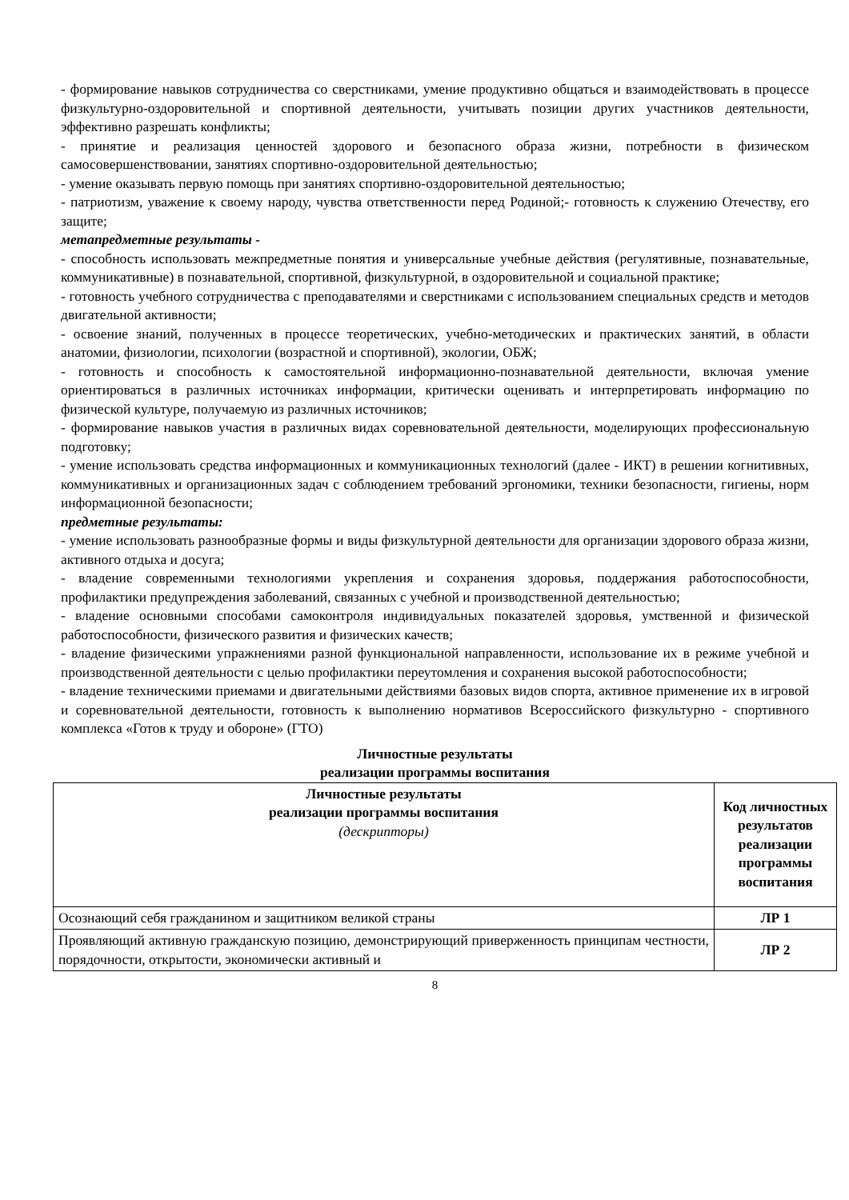- формирование навыков сотрудничества со сверстниками, умение продуктивно общаться и взаимодействовать в процессе физкультурно-оздоровительной и спортивной деятельности, учитывать позиции других участников деятельности, эффективно разрешать конфликты;
- принятие и реализация ценностей здорового и безопасного образа жизни, потребности в физическом самосовершенствовании, занятиях спортивно-оздоровительной деятельностью;
- умение оказывать первую помощь при занятиях спортивно-оздоровительной деятельностью;
- патриотизм, уважение к своему народу, чувства ответственности перед Родиной;- готовность к служению Отечеству, его защите;
метапредметные результаты -
- способность использовать межпредметные понятия и универсальные учебные действия (регулятивные, познавательные, коммуникативные) в познавательной, спортивной, физкультурной, в оздоровительной и социальной практике;
- готовность учебного сотрудничества с преподавателями и сверстниками с использованием специальных средств и методов двигательной активности;
- освоение знаний, полученных в процессе теоретических, учебно-методических и практических занятий, в области анатомии, физиологии, психологии (возрастной и спортивной), экологии, ОБЖ;
- готовность и способность к самостоятельной информационно-познавательной деятельности, включая умение ориентироваться в различных источниках информации, критически оценивать и интерпретировать информацию по физической культуре, получаемую из различных источников;
- формирование навыков участия в различных видах соревновательной деятельности, моделирующих профессиональную подготовку;
- умение использовать средства информационных и коммуникационных технологий (далее - ИКТ) в решении когнитивных, коммуникативных и организационных задач с соблюдением требований эргономики, техники безопасности, гигиены, норм информационной безопасности;
предметные результаты:
- умение использовать разнообразные формы и виды физкультурной деятельности для организации здорового образа жизни, активного отдыха и досуга;
- владение современными технологиями укрепления и сохранения здоровья, поддержания работоспособности, профилактики предупреждения заболеваний, связанных с учебной и производственной деятельностью;
- владение основными способами самоконтроля индивидуальных показателей здоровья, умственной и физической работоспособности, физического развития и физических качеств;
- владение физическими упражнениями разной функциональной направленности, использование их в режиме учебной и производственной деятельности с целью профилактики переутомления и сохранения высокой работоспособности;
- владение техническими приемами и двигательными действиями базовых видов спорта, активное применение их в игровой и соревновательной деятельности, готовность к выполнению нормативов Всероссийского физкультурно - спортивного комплекса «Готов к труду и обороне» (ГТО)
Личностные результаты
реализации программы воспитания
| Личностные результаты реализации программы воспитания (дескрипторы) | Код личностных результатов реализации программы воспитания |
| --- | --- |
| Осознающий себя гражданином и защитником великой страны | ЛР 1 |
| Проявляющий активную гражданскую позицию, демонстрирующий приверженность принципам честности, порядочности, открытости, экономически активный и | ЛР 2 |
8